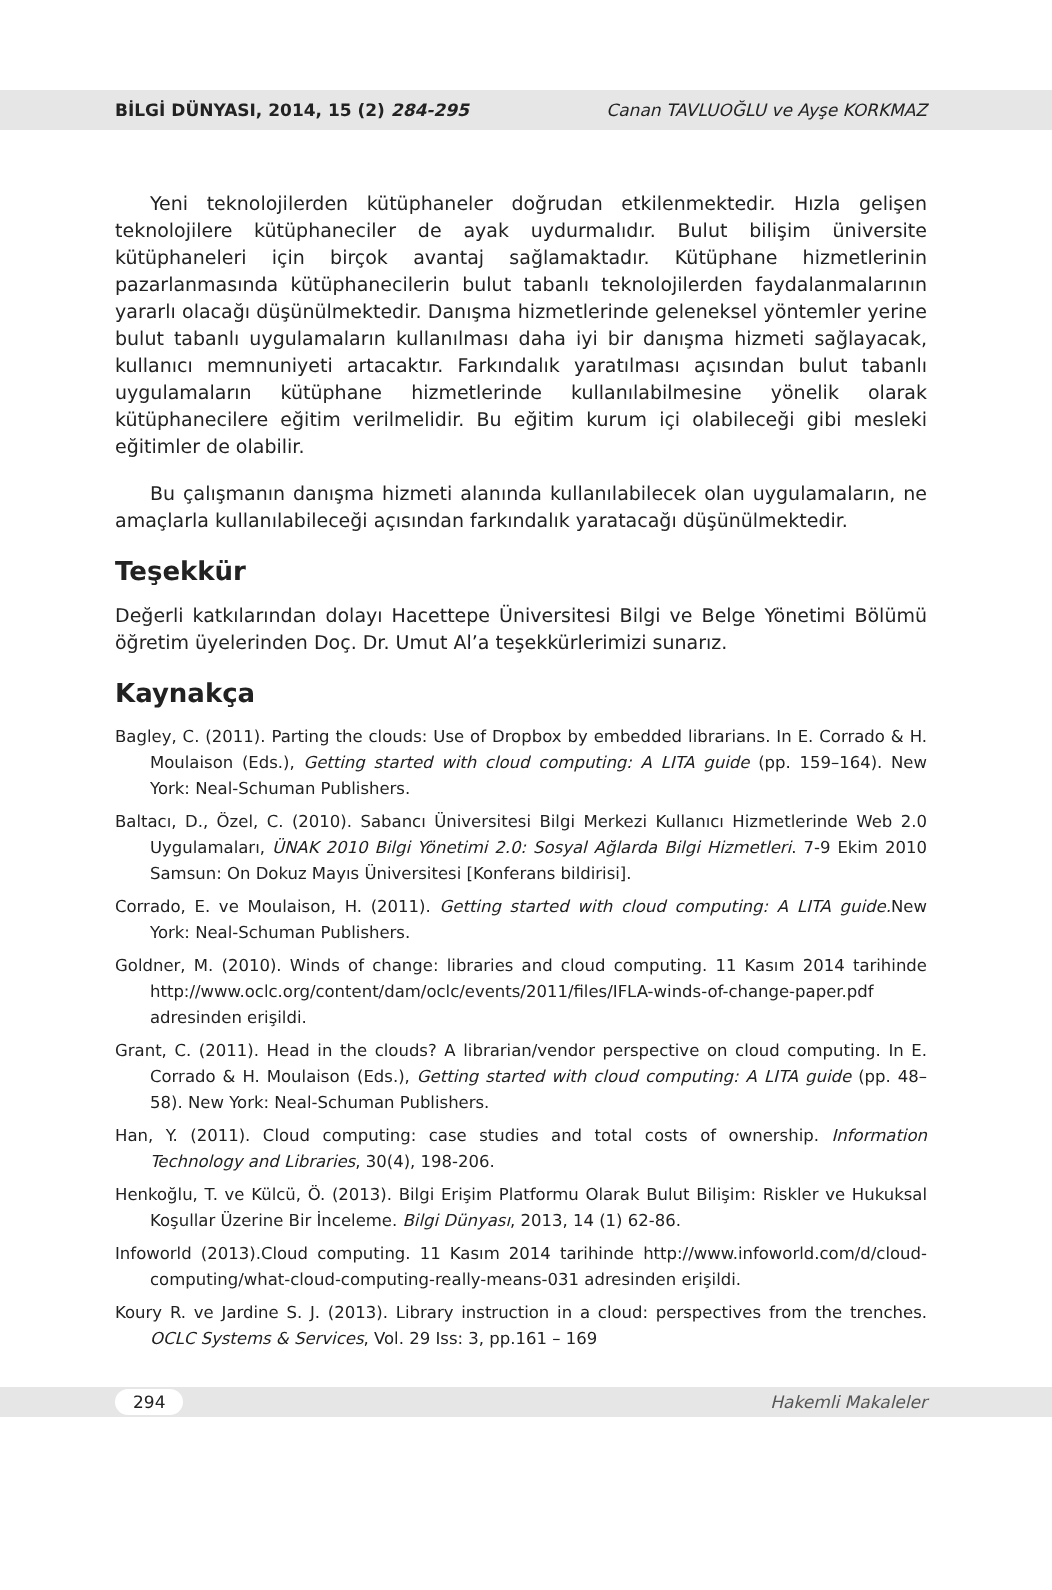BİLGİ DÜNYASI, 2014, 15 (2) 284-295 Canan TAVLUOĞLU ve Ayşe KORKMAZ
Yeni teknolojilerden kütüphaneler doğrudan etkilenmektedir. Hızla gelişen teknolojilere kütüphaneciler de ayak uydurmalıdır. Bulut bilişim üniversite kütüphaneleri için birçok avantaj sağlamaktadır. Kütüphane hizmetlerinin pazarlanmasında kütüphanecilerin bulut tabanlı teknolojilerden faydalanmalarının yararlı olacağı düşünülmektedir. Danışma hizmetlerinde geleneksel yöntemler yerine bulut tabanlı uygulamaların kullanılması daha iyi bir danışma hizmeti sağlayacak, kullanıcı memnuniyeti artacaktır. Farkındalık yaratılması açısından bulut tabanlı uygulamaların kütüphane hizmetlerinde kullanılabilmesine yönelik olarak kütüphanecilere eğitim verilmelidir. Bu eğitim kurum içi olabileceği gibi mesleki eğitimler de olabilir.
Bu çalışmanın danışma hizmeti alanında kullanılabilecek olan uygulamaların, ne amaçlarla kullanılabileceği açısından farkındalık yaratacağı düşünülmektedir.
Teşekkür
Değerli katkılarından dolayı Hacettepe Üniversitesi Bilgi ve Belge Yönetimi Bölümü öğretim üyelerinden Doç. Dr. Umut Al’a teşekkürlerimizi sunarız.
Kaynakça
Bagley, C. (2011). Parting the clouds: Use of Dropbox by embedded librarians. In E. Corrado & H. Moulaison (Eds.), Getting started with cloud computing: A LITA guide (pp. 159–164). New York: Neal-Schuman Publishers.
Baltacı, D., Özel, C. (2010). Sabancı Üniversitesi Bilgi Merkezi Kullanıcı Hizmetlerinde Web 2.0 Uygulamaları, ÜNAK 2010 Bilgi Yönetimi 2.0: Sosyal Ağlarda Bilgi Hizmetleri. 7-9 Ekim 2010 Samsun: On Dokuz Mayıs Üniversitesi [Konferans bildirisi].
Corrado, E. ve Moulaison, H. (2011). Getting started with cloud computing: A LITA guide. New York: Neal-Schuman Publishers.
Goldner, M. (2010). Winds of change: libraries and cloud computing. 11 Kasım 2014 tarihinde http://www.oclc.org/content/dam/oclc/events/2011/files/IFLA-winds-of-change-paper.pdf adresinden erişildi.
Grant, C. (2011). Head in the clouds? A librarian/vendor perspective on cloud computing. In E. Corrado & H. Moulaison (Eds.), Getting started with cloud computing: A LITA guide (pp. 48–58). New York: Neal-Schuman Publishers.
Han, Y. (2011). Cloud computing: case studies and total costs of ownership. Information Technology and Libraries, 30(4), 198-206.
Henkoğlu, T. ve Külcü, Ö. (2013). Bilgi Erişim Platformu Olarak Bulut Bilişim: Riskler ve Hukuksal Koşullar Üzerine Bir İnceleme. Bilgi Dünyası, 2013, 14 (1) 62-86.
Infoworld (2013).Cloud computing. 11 Kasım 2014 tarihinde http://www.infoworld.com/d/cloud-computing/what-cloud-computing-really-means-031 adresinden erişildi.
Koury R. ve Jardine S. J. (2013). Library instruction in a cloud: perspectives from the trenches. OCLC Systems & Services, Vol. 29 Iss: 3, pp.161 – 169
294 Hakemli Makaleler